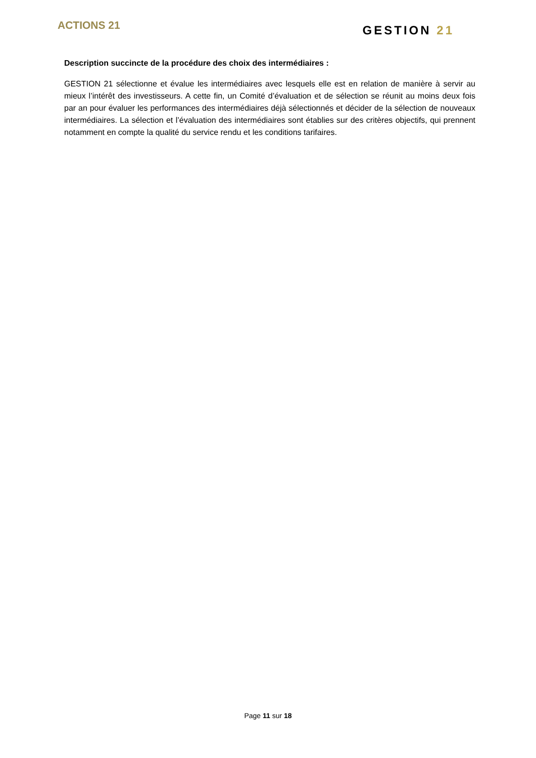ACTIONS 21
GESTION 21
Description succincte de la procédure des choix des intermédiaires :
GESTION 21 sélectionne et évalue les intermédiaires avec lesquels elle est en relation de manière à servir au mieux l’intérêt des investisseurs. A cette fin, un Comité d’évaluation et de sélection se réunit au moins deux fois par an pour évaluer les performances des intermédiaires déjà sélectionnés et décider de la sélection de nouveaux intermédiaires. La sélection et l’évaluation des intermédiaires sont établies sur des critères objectifs, qui prennent notamment en compte la qualité du service rendu et les conditions tarifaires.
Page 11 sur 18